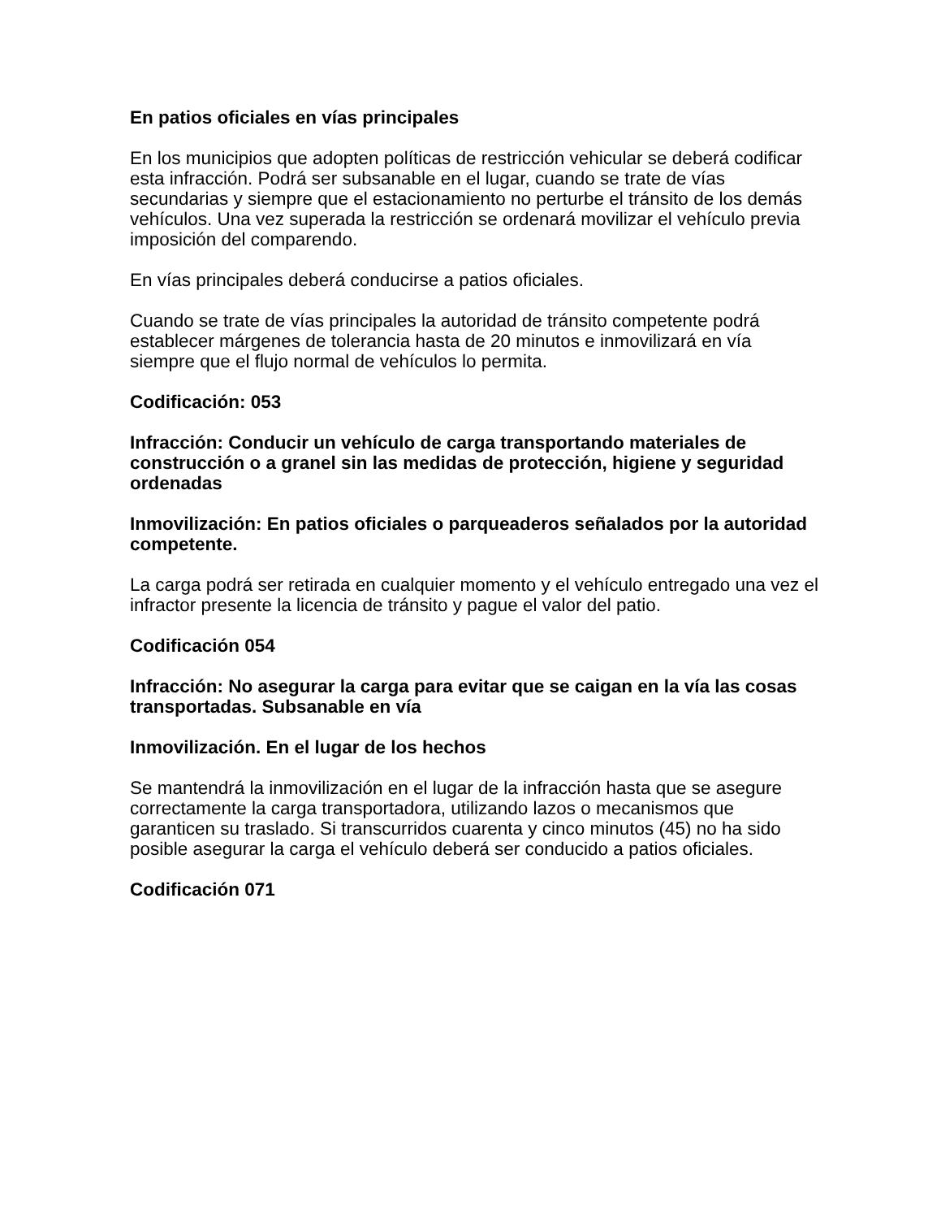En patios oficiales en vías principales
En los municipios que adopten políticas de restricción vehicular se deberá codificar esta infracción. Podrá ser subsanable en el lugar, cuando se trate de vías secundarias y siempre que el estacionamiento no perturbe el tránsito de los demás vehículos. Una vez superada la restricción se ordenará movilizar el vehículo previa imposición del comparendo.
En vías principales deberá conducirse a patios oficiales.
Cuando se trate de vías principales la autoridad de tránsito competente podrá establecer márgenes de tolerancia hasta de 20 minutos e inmovilizará en vía siempre que el flujo normal de vehículos lo permita.
Codificación: 053
Infracción: Conducir un vehículo de carga transportando materiales de construcción o a granel sin las medidas de protección, higiene y seguridad ordenadas
Inmovilización: En patios oficiales o parqueaderos señalados por la autoridad competente.
La carga podrá ser retirada en cualquier momento y el vehículo entregado una vez el infractor presente la licencia de tránsito y pague el valor del patio.
Codificación 054
Infracción: No asegurar la carga para evitar que se caigan en la vía las cosas transportadas. Subsanable en vía
Inmovilización. En el lugar de los hechos
Se mantendrá la inmovilización en el lugar de la infracción hasta que se asegure correctamente la carga transportadora, utilizando lazos o mecanismos que garanticen su traslado. Si transcurridos cuarenta y cinco minutos (45) no ha sido posible asegurar la carga el vehículo deberá ser conducido a patios oficiales.
Codificación 071